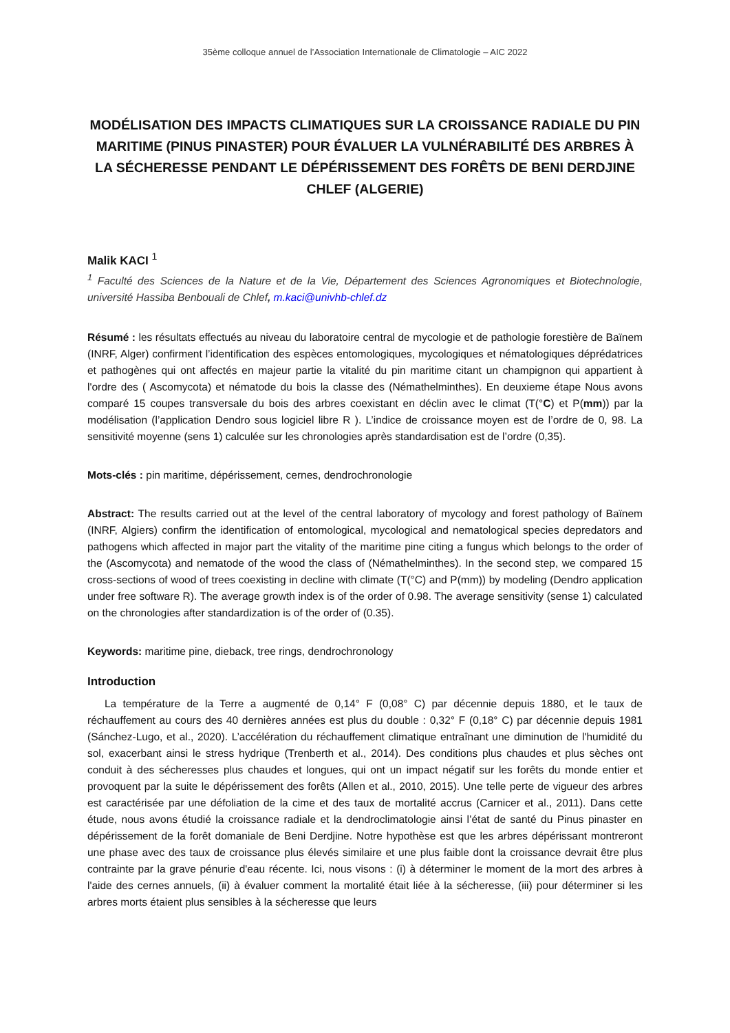35ème colloque annuel de l’Association Internationale de Climatologie – AIC 2022
MODÉLISATION DES IMPACTS CLIMATIQUES SUR LA CROISSANCE RADIALE DU PIN MARITIME (PINUS PINASTER) POUR ÉVALUER LA VULNÉRABILITÉ DES ARBRES À LA SÉCHERESSE PENDANT LE DÉPÉRISSEMENT DES FORÊTS DE BENI DERDJINE CHLEF (ALGERIE)
Malik KACI <sup>1</sup>
<sup>1</sup> Faculté des Sciences de la Nature et de la Vie, Département des Sciences Agronomiques et Biotechnologie, université Hassiba Benbouali de Chlef, m.kaci@univhb-chlef.dz
Résumé : les résultats effectués au niveau du laboratoire central de mycologie et de pathologie forestière de Baïnem (INRF, Alger) confirment l’identification des espèces entomologiques, mycologiques et nématologiques déprédatrices et pathogènes qui ont affectés en majeur partie la vitalité du pin maritime citant un champignon qui appartient à l'ordre des ( Ascomycota) et nématode du bois la classe des (Némathelminthes). En deuxieme étape Nous avons comparé 15 coupes transversale du bois des arbres coexistant en déclin avec le climat (T(°C) et P(mm)) par la modélisation (l’application Dendro sous logiciel libre R ). L’indice de croissance moyen est de l’ordre de 0, 98. La sensitivité moyenne (sens 1) calculée sur les chronologies après standardisation est de l’ordre (0,35).
Mots-clés : pin maritime, dépérissement, cernes, dendrochronologie
Abstract: The results carried out at the level of the central laboratory of mycology and forest pathology of Baïnem (INRF, Algiers) confirm the identification of entomological, mycological and nematological species depredators and pathogens which affected in major part the vitality of the maritime pine citing a fungus which belongs to the order of the (Ascomycota) and nematode of the wood the class of (Némathelminthes). In the second step, we compared 15 cross-sections of wood of trees coexisting in decline with climate (T(°C) and P(mm)) by modeling (Dendro application under free software R). The average growth index is of the order of 0.98. The average sensitivity (sense 1) calculated on the chronologies after standardization is of the order of (0.35).
Keywords: maritime pine, dieback, tree rings, dendrochronology
Introduction
La température de la Terre a augmenté de 0,14° F (0,08° C) par décennie depuis 1880, et le taux de réchauffement au cours des 40 dernières années est plus du double : 0,32° F (0,18° C) par décennie depuis 1981 (Sánchez-Lugo, et al., 2020). L’accélération du réchauffement climatique entraînant une diminution de l'humidité du sol, exacerbant ainsi le stress hydrique (Trenberth et al., 2014). Des conditions plus chaudes et plus sèches ont conduit à des sécheresses plus chaudes et longues, qui ont un impact négatif sur les forêts du monde entier et provoquent par la suite le dépérissement des forêts (Allen et al., 2010, 2015). Une telle perte de vigueur des arbres est caractérisée par une défoliation de la cime et des taux de mortalité accrus (Carnicer et al., 2011). Dans cette étude, nous avons étudié la croissance radiale et la dendroclimatologie ainsi l’état de santé du Pinus pinaster en dépérissement de la forêt domaniale de Beni Derdjine. Notre hypothèse est que les arbres dépérissant montreront une phase avec des taux de croissance plus élevés similaire et une plus faible dont la croissance devrait être plus contrainte par la grave pénurie d'eau récente. Ici, nous visons : (i) à déterminer le moment de la mort des arbres à l'aide des cernes annuels, (ii) à évaluer comment la mortalité était liée à la sécheresse, (iii) pour déterminer si les arbres morts étaient plus sensibles à la sécheresse que leurs